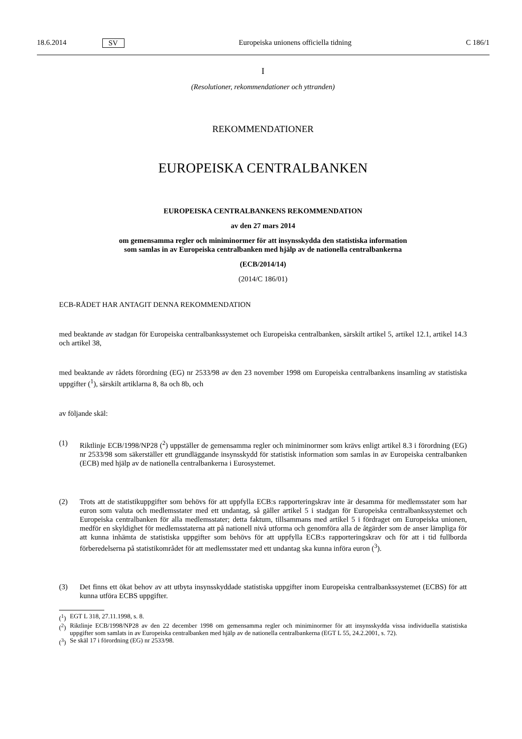18.6.2014 SV Europeiska unionens officiella tidning C 186/1
I
(Resolutioner, rekommendationer och yttranden)
REKOMMENDATIONER
EUROPEISKA CENTRALBANKEN
EUROPEISKA CENTRALBANKENS REKOMMENDATION
av den 27 mars 2014
om gemensamma regler och miniminormer för att insynsskydda den statistiska information
som samlas in av Europeiska centralbanken med hjälp av de nationella centralbankerna
(ECB/2014/14)
(2014/C 186/01)
ECB-RÅDET HAR ANTAGIT DENNA REKOMMENDATION
med beaktande av stadgan för Europeiska centralbankssystemet och Europeiska centralbanken, särskilt artikel 5, artikel 12.1, artikel 14.3 och artikel 38,
med beaktande av rådets förordning (EG) nr 2533/98 av den 23 november 1998 om Europeiska centralbankens insamling av statistiska uppgifter (<sup>1</sup>), särskilt artiklarna 8, 8a och 8b, och
av följande skäl:
(1) Riktlinje ECB/1998/NP28 (<sup>2</sup>) uppställer de gemensamma regler och miniminormer som krävs enligt artikel 8.3 i förordning (EG) nr 2533/98 som säkerställer ett grundläggande insynsskydd för statistisk information som samlas in av Europeiska centralbanken (ECB) med hjälp av de nationella centralbankerna i Eurosystemet.
(2) Trots att de statistikuppgifter som behövs för att uppfylla ECB:s rapporteringskrav inte är desamma för medlemsstater som har euron som valuta och medlemsstater med ett undantag, så gäller artikel 5 i stadgan för Europeiska centralbankssystemet och Europeiska centralbanken för alla medlemsstater; detta faktum, tillsammans med artikel 5 i fördraget om Europeiska unionen, medför en skyldighet för medlems­staterna att på nationell nivå utforma och genomföra alla de åtgärder som de anser lämpliga för att kunna inhämta de statistiska uppgifter som behövs för att uppfylla ECB:s rapporteringskrav och för att i tid fullborda förberedelserna på statistikområdet för att medlemsstater med ett undantag ska kunna införa euron (<sup>3</sup>).
(3) Det finns ett ökat behov av att utbyta insynsskyddade statistiska uppgifter inom Europeiska centralbanks­systemet (ECBS) för att kunna utföra ECBS uppgifter.
(<sup>1</sup>)
EGT L 318, 27.11.1998, s. 8.
(<sup>2</sup>)
Riktlinje ECB/1998/NP28 av den 22 december 1998 om gemensamma regler och miniminormer för att insynsskydda vissa individuella statistiska uppgifter som samlats in av Europeiska centralbanken med hjälp av de nationella centralbankerna (EGT L 55, 24.2.2001, s. 72).
(<sup>3</sup>)
Se skäl 17 i förordning (EG) nr 2533/98.